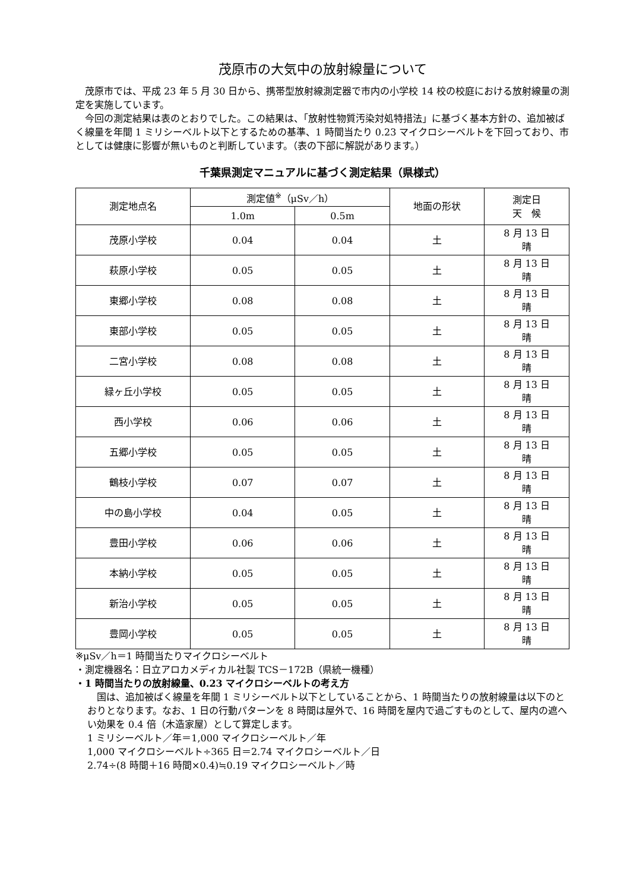茂原市の大気中の放射線量について
茂原市では、平成 23 年 5 月 30 日から、携帯型放射線測定器で市内の小学校 14 校の校庭における放射線量の測定を実施しています。
今回の測定結果は表のとおりでした。この結果は、「放射性物質汚染対処特措法」に基づく基本方針の、追加被ばく線量を年間 1 ミリシーベルト以下とするための基準、1 時間当たり 0.23 マイクロシーベルトを下回っており、市としては健康に影響が無いものと判断しています。（表の下部に解説があります。）
千葉県測定マニュアルに基づく測定結果（県様式）
| 測定地点名 | 測定値<sup>※</sup>（μSv／h） | | 地面の形状 | 測定日 天 候 |
| --- | --- | --- | --- | --- |
| | 1.0m | 0.5m | | |
| 茂原小学校 | 0.04 | 0.04 | 土 | 8 月 13 日 晴 |
| 萩原小学校 | 0.05 | 0.05 | 土 | 8 月 13 日 晴 |
| 東郷小学校 | 0.08 | 0.08 | 土 | 8 月 13 日 晴 |
| 東部小学校 | 0.05 | 0.05 | 土 | 8 月 13 日 晴 |
| 二宮小学校 | 0.08 | 0.08 | 土 | 8 月 13 日 晴 |
| 緑ヶ丘小学校 | 0.05 | 0.05 | 土 | 8 月 13 日 晴 |
| 西小学校 | 0.06 | 0.06 | 土 | 8 月 13 日 晴 |
| 五郷小学校 | 0.05 | 0.05 | 土 | 8 月 13 日 晴 |
| 鶴枝小学校 | 0.07 | 0.07 | 土 | 8 月 13 日 晴 |
| 中の島小学校 | 0.04 | 0.05 | 土 | 8 月 13 日 晴 |
| 豊田小学校 | 0.06 | 0.06 | 土 | 8 月 13 日 晴 |
| 本納小学校 | 0.05 | 0.05 | 土 | 8 月 13 日 晴 |
| 新治小学校 | 0.05 | 0.05 | 土 | 8 月 13 日 晴 |
| 豊岡小学校 | 0.05 | 0.05 | 土 | 8 月 13 日 晴 |
※μSv／h＝1 時間当たりマイクロシーベルト
・測定機器名：日立アロカメディカル社製 TCS－172B（県統一機種）
・1 時間当たりの放射線量、0.23 マイクロシーベルトの考え方
国は、追加被ばく線量を年間 1 ミリシーベルト以下としていることから、1 時間当たりの放射線量は以下のとおりとなります。なお、1 日の行動パターンを 8 時間は屋外で、16 時間を屋内で過ごすものとして、屋内の遮へい効果を 0.4 倍（木造家屋）として算定します。
1 ミリシーベルト／年＝1,000 マイクロシーベルト／年
1,000 マイクロシーベルト÷365 日＝2.74 マイクロシーベルト／日
2.74÷(8 時間＋16 時間×0.4)≒0.19 マイクロシーベルト／時